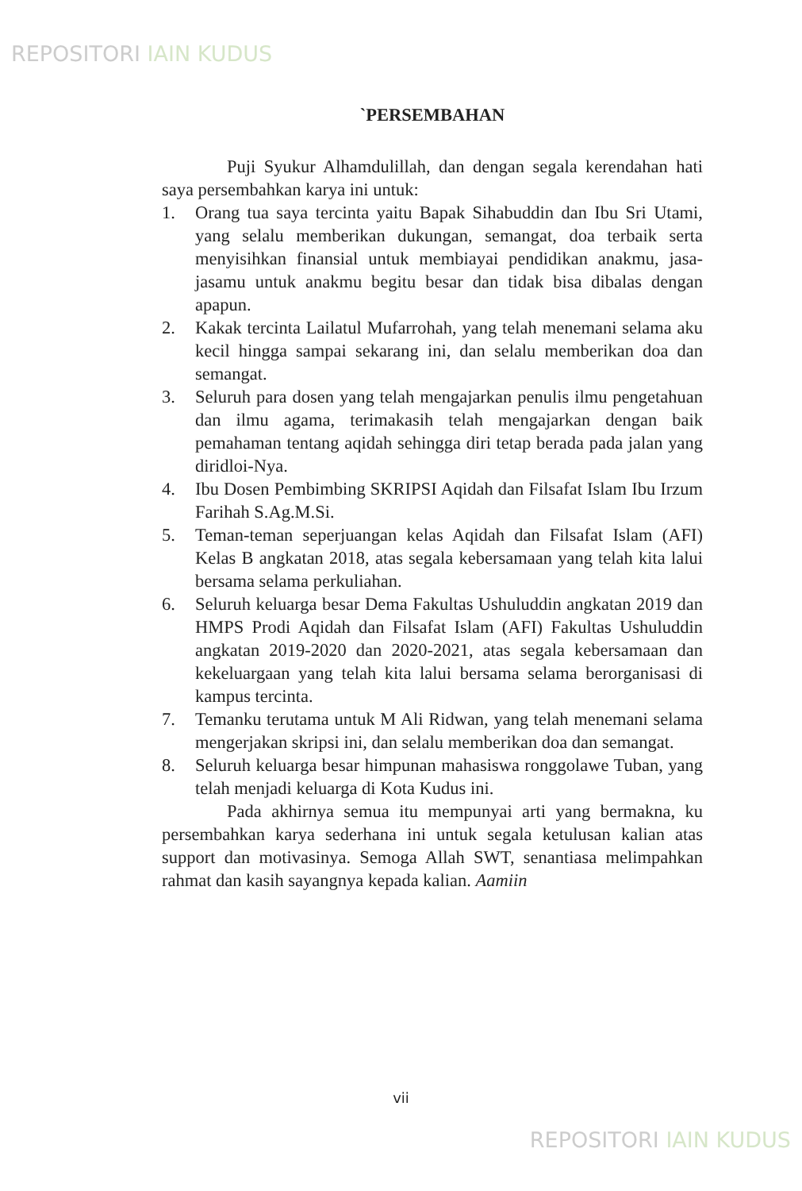REPOSITORI IAIN KUDUS
`PERSEMBAHAN
Puji Syukur Alhamdulillah, dan dengan segala kerendahan hati saya persembahkan karya ini untuk:
1. Orang tua saya tercinta yaitu Bapak Sihabuddin dan Ibu Sri Utami, yang selalu memberikan dukungan, semangat, doa terbaik serta menyisihkan finansial untuk membiayai pendidikan anakmu, jasa-jasamu untuk anakmu begitu besar dan tidak bisa dibalas dengan apapun.
2. Kakak tercinta Lailatul Mufarrohah, yang telah menemani selama aku kecil hingga sampai sekarang ini, dan selalu memberikan doa dan semangat.
3. Seluruh para dosen yang telah mengajarkan penulis ilmu pengetahuan dan ilmu agama, terimakasih telah mengajarkan dengan baik pemahaman tentang aqidah sehingga diri tetap berada pada jalan yang diridloi-Nya.
4. Ibu Dosen Pembimbing SKRIPSI Aqidah dan Filsafat Islam Ibu Irzum Farihah S.Ag.M.Si.
5. Teman-teman seperjuangan kelas Aqidah dan Filsafat Islam (AFI) Kelas B angkatan 2018, atas segala kebersamaan yang telah kita lalui bersama selama perkuliahan.
6. Seluruh keluarga besar Dema Fakultas Ushuluddin angkatan 2019 dan HMPS Prodi Aqidah dan Filsafat Islam (AFI) Fakultas Ushuluddin angkatan 2019-2020 dan 2020-2021, atas segala kebersamaan dan kekeluargaan yang telah kita lalui bersama selama berorganisasi di kampus tercinta.
7. Temanku terutama untuk M Ali Ridwan, yang telah menemani selama mengerjakan skripsi ini, dan selalu memberikan doa dan semangat.
8. Seluruh keluarga besar himpunan mahasiswa ronggolawe Tuban, yang telah menjadi keluarga di Kota Kudus ini.
Pada akhirnya semua itu mempunyai arti yang bermakna, ku persembahkan karya sederhana ini untuk segala ketulusan kalian atas support dan motivasinya. Semoga Allah SWT, senantiasa melimpahkan rahmat dan kasih sayangnya kepada kalian. Aamiin
vii
REPOSITORI IAIN KUDUS